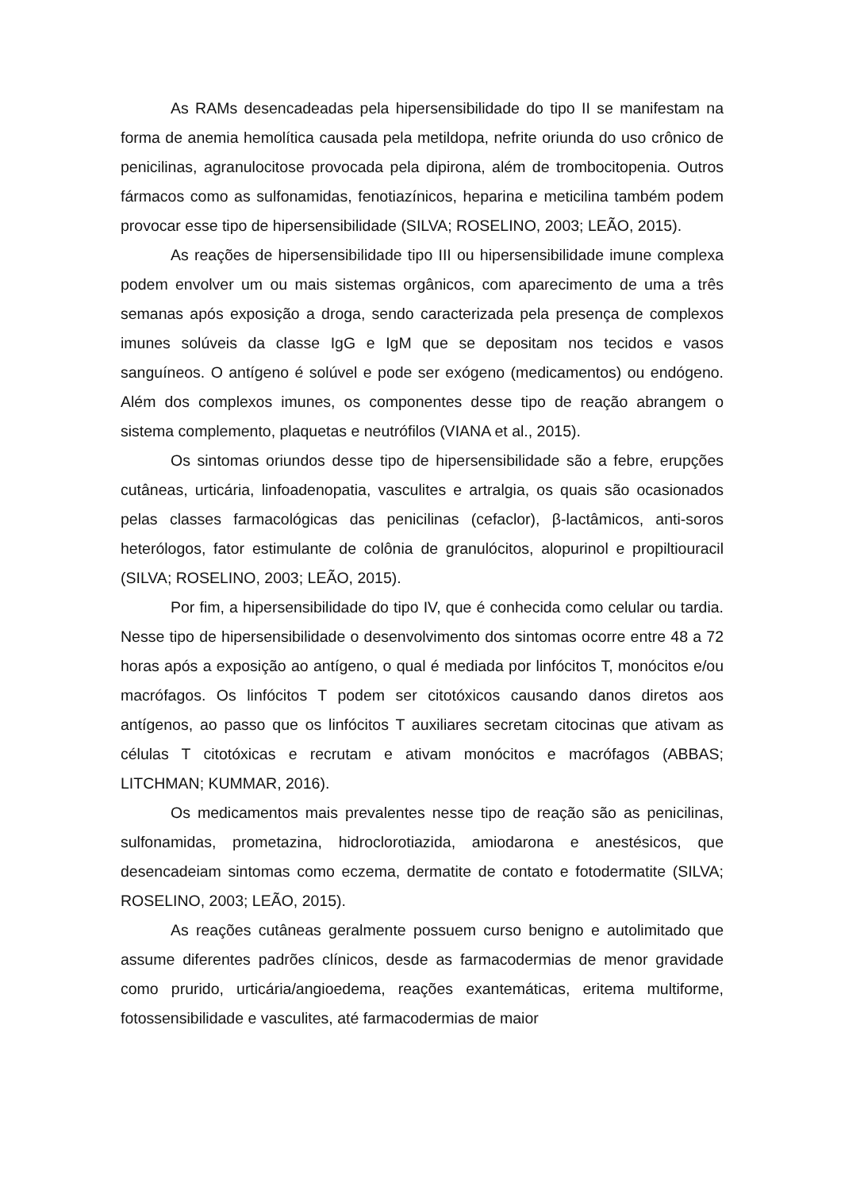As RAMs desencadeadas pela hipersensibilidade do tipo II se manifestam na forma de anemia hemolítica causada pela metildopa, nefrite oriunda do uso crônico de penicilinas, agranulocitose provocada pela dipirona, além de trombocitopenia. Outros fármacos como as sulfonamidas, fenotiazínicos, heparina e meticilina também podem provocar esse tipo de hipersensibilidade (SILVA; ROSELINO, 2003; LEÃO, 2015).
As reações de hipersensibilidade tipo III ou hipersensibilidade imune complexa podem envolver um ou mais sistemas orgânicos, com aparecimento de uma a três semanas após exposição a droga, sendo caracterizada pela presença de complexos imunes solúveis da classe IgG e IgM que se depositam nos tecidos e vasos sanguíneos. O antígeno é solúvel e pode ser exógeno (medicamentos) ou endógeno. Além dos complexos imunes, os componentes desse tipo de reação abrangem o sistema complemento, plaquetas e neutrófilos (VIANA et al., 2015).
Os sintomas oriundos desse tipo de hipersensibilidade são a febre, erupções cutâneas, urticária, linfoadenopatia, vasculites e artralgia, os quais são ocasionados pelas classes farmacológicas das penicilinas (cefaclor), β-lactâmicos, anti-soros heterólogos, fator estimulante de colônia de granulócitos, alopurinol e propiltiouracil (SILVA; ROSELINO, 2003; LEÃO, 2015).
Por fim, a hipersensibilidade do tipo IV, que é conhecida como celular ou tardia. Nesse tipo de hipersensibilidade o desenvolvimento dos sintomas ocorre entre 48 a 72 horas após a exposição ao antígeno, o qual é mediada por linfócitos T, monócitos e/ou macrófagos. Os linfócitos T podem ser citotóxicos causando danos diretos aos antígenos, ao passo que os linfócitos T auxiliares secretam citocinas que ativam as células T citotóxicas e recrutam e ativam monócitos e macrófagos (ABBAS; LITCHMAN; KUMMAR, 2016).
Os medicamentos mais prevalentes nesse tipo de reação são as penicilinas, sulfonamidas, prometazina, hidroclorotiazida, amiodarona e anestésicos, que desencadeiam sintomas como eczema, dermatite de contato e fotodermatite (SILVA; ROSELINO, 2003; LEÃO, 2015).
As reações cutâneas geralmente possuem curso benigno e autolimitado que assume diferentes padrões clínicos, desde as farmacodermias de menor gravidade como prurido, urticária/angioedema, reações exantemáticas, eritema multiforme, fotossensibilidade e vasculites, até farmacodermias de maior